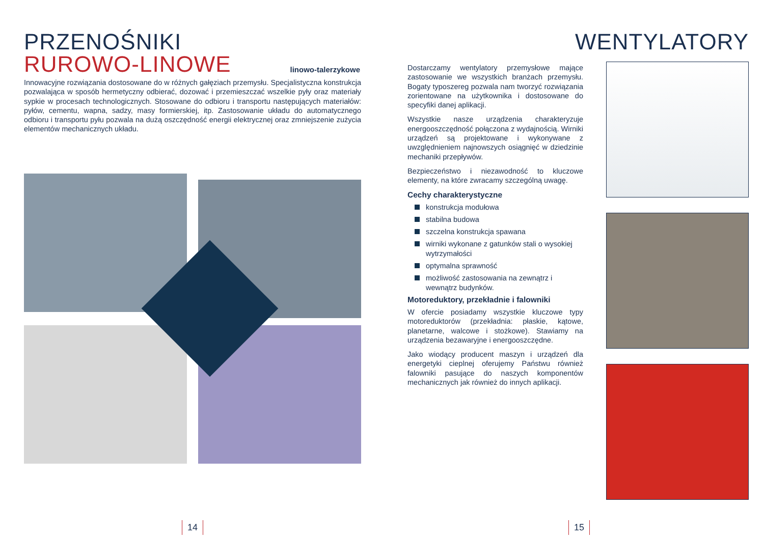PRZENOŚNIKI
RUROWO-LINOWE
linowo-talerzykowe
Innowacyjne rozwiązania dostosowane do w różnych gałęziach przemysłu. Specjalistyczna konstrukcja pozwalająca w sposób hermetyczny odbierać, dozować i przemieszczać wszelkie pyły oraz materiały sypkie w procesach technologicznych. Stosowane do odbioru i transportu następujących materiałów: pyłów, cementu, wapna, sadzy, masy formierskiej, itp. Zastosowanie układu do automatycznego odbioru i transportu pyłu pozwala na dużą oszczędność energii elektrycznej oraz zmniejszenie zużycia elementów mechanicznych układu.
14
WENTYLATORY
Dostarczamy wentylatory przemysłowe mające zastosowanie we wszystkich branżach przemysłu. Bogaty typoszereg pozwala nam tworzyć rozwiązania zorientowane na użytkownika i dostosowane do specyfiki danej aplikacji.
Wszystkie nasze urządzenia charakteryzuje energooszczędność połączona z wydajnością. Wirniki urządzeń są projektowane i wykonywane z uwzględnieniem najnowszych osiągnięć w dziedzinie mechaniki przepływów.
Bezpieczeństwo i niezawodność to kluczowe elementy, na które zwracamy szczególną uwagę.
Cechy charakterystyczne
konstrukcja modułowa
stabilna budowa
szczelna konstrukcja spawana
wirniki wykonane z gatunków stali o wysokiej wytrzymałości
optymalna sprawność
możliwość zastosowania na zewnątrz i wewnątrz budynków.
Motoreduktory, przekładnie i falowniki
W ofercie posiadamy wszystkie kluczowe typy motoreduktorów (przekładnia: płaskie, kątowe, planetarne, walcowe i stożkowe). Stawiamy na urządzenia bezawaryjne i energooszczędne.
Jako wiodący producent maszyn i urządzeń dla energetyki cieplnej oferujemy Państwu również falowniki pasujące do naszych komponentów mechanicznych jak również do innych aplikacji.
15